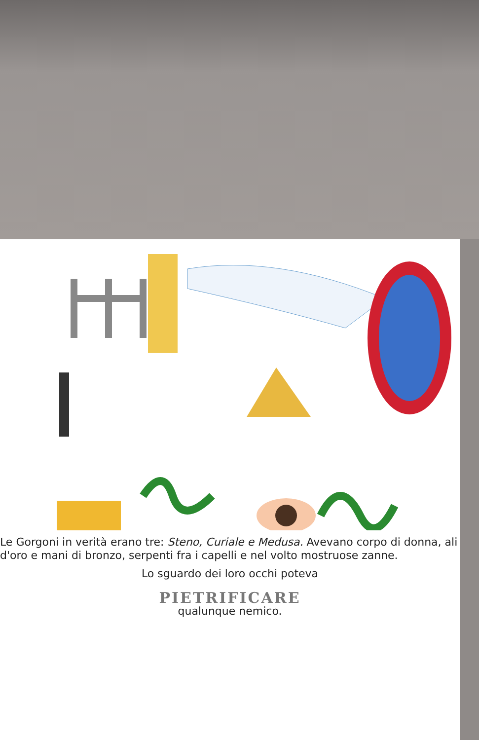Le Gorgoni in verità erano tre: Steno, Curiale e Medusa. Avevano corpo di donna, ali d'oro e mani di bronzo, serpenti fra i capelli e nel volto mostruose zanne.
Lo sguardo dei loro occhi poteva
PIETRIFICARE
qualunque nemico.